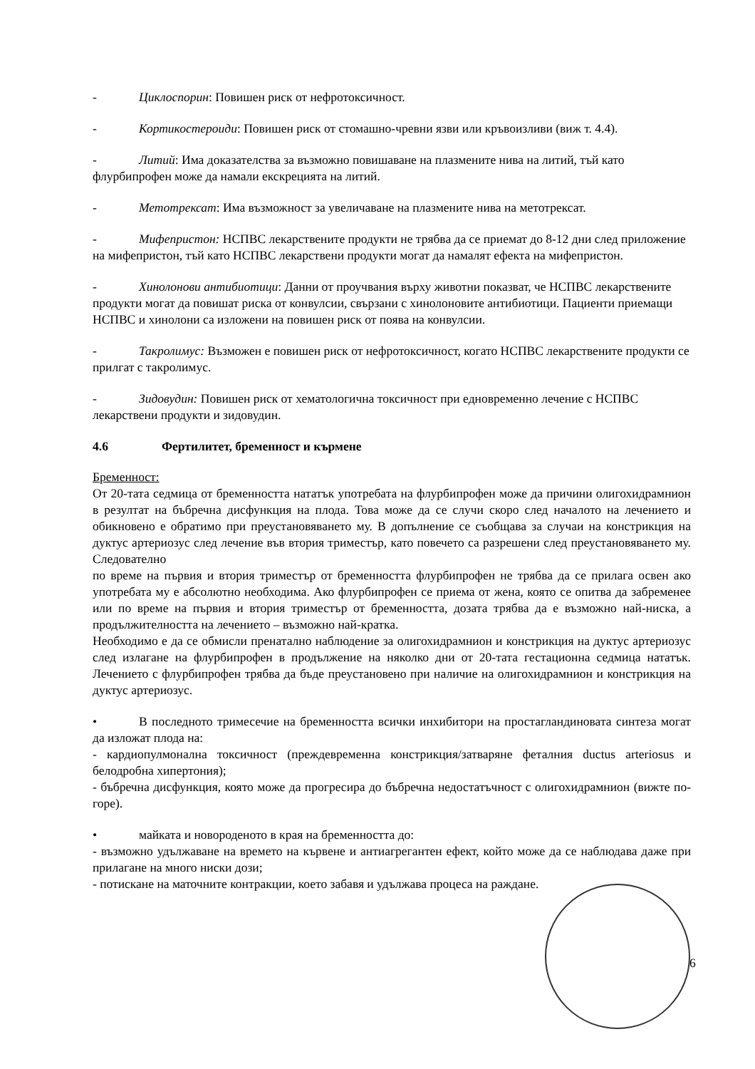- Циклоспорин: Повишен риск от нефротоксичност.
- Кортикостероиди: Повишен риск от стомашно-чревни язви или кръвоизливи (виж т. 4.4).
- Литий: Има доказателства за възможно повишаване на плазмените нива на литий, тъй като флурбипрофен може да намали екскрецията на литий.
- Метотрексат: Има възможност за увеличаване на плазмените нива на метотрексат.
- Мифепристон: НСПВС лекарствените продукти не трябва да се приемат до 8-12 дни след приложение на мифепристон, тъй като НСПВС лекарствени продукти могат да намалят ефекта на мифепристон.
- Хинолонови антибиотици: Данни от проучвания върху животни показват, че НСПВС лекарствените продукти могат да повишат риска от конвулсии, свързани с хинолоновите антибиотици. Пациенти приемащи НСПВС и хинолони са изложени на повишен риск от поява на конвулсии.
- Такролимус: Възможен е повишен риск от нефротоксичност, когато НСПВС лекарствените продукти се прилгат с такролимус.
- Зидовудин: Повишен риск от хематологична токсичност при едновременно лечение с НСПВС лекарствени продукти и зидовудин.
4.6 Фертилитет, бременност и кърмене
Бременност:
От 20-тата седмица от бременността нататък употребата на флурбипрофен може да причини олигохидрамнион в резултат на бъбречна дисфункция на плода. Това може да се случи скоро след началото на лечението и обикновено е обратимо при преустановяването му. В допълнение се съобщава за случаи на констрикция на дуктус артериозус след лечение във втория триместър, като повечето са разрешени след преустановяването му. Следователно
по време на първия и втория триместър от бременността флурбипрофен не трябва да се прилага освен ако употребата му е абсолютно необходима. Ако флурбипрофен се приема от жена, която се опитва да забременее или по време на първия и втория триместър от бременността, дозата трябва да е възможно най-ниска, а продължителността на лечението – възможно най-кратка.
Необходимо е да се обмисли пренатално наблюдение за олигохидрамнион и констрикция на дуктус артериозус след излагане на флурбипрофен в продължение на няколко дни от 20-тата гестационна седмица нататък. Лечението с флурбипрофен трябва да бъде преустановено при наличие на олигохидрамнион и констрикция на дуктус артериозус.
• В последното тримесечие на бременността всички инхибитори на простагландиновата синтеза могат да изложат плода на:
- кардиопулмонална токсичност (преждевременна констрикция/затваряне феталния ductus arteriosus и белодробна хипертония);
- бъбречна дисфункция, която може да прогресира до бъбречна недостатъчност с олигохидрамнион (вижте по-горе).
• майката и новороденото в края на бременността до:
- възможно удължаване на времето на кървене и антиагрегантен ефект, който може да се наблюдава даже при прилагане на много ниски дози;
- потискане на маточните контракции, което забавя и удължава процеса на раждане.
6